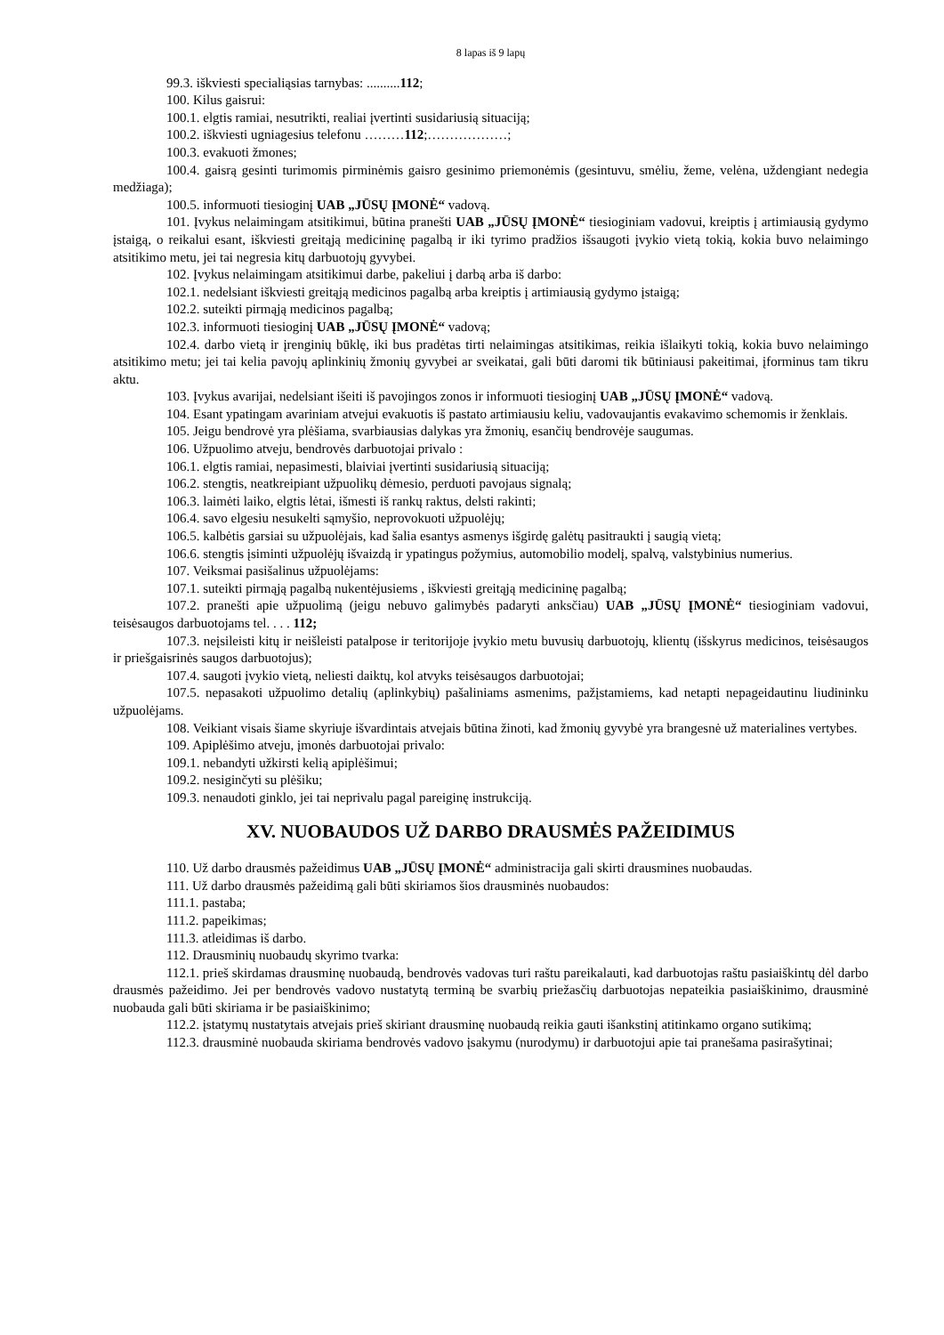8 lapas iš 9 lapų
99.3. iškviesti specialiąsias tarnybas: ..........112;
100. Kilus gaisrui:
100.1. elgtis ramiai, nesutrikti, realiai įvertinti susidariusią situaciją;
100.2. iškviesti ugniagesius telefonu ………112;………………;
100.3. evakuoti žmones;
100.4. gaisrą gesinti turimomis pirminėmis gaisro gesinimo priemonėmis (gesintuvu, smėliu, žeme, velėna, uždengiant nedegia medžiaga);
100.5. informuoti tiesioginį UAB „JŪSŲ ĮMONĖ“ vadovą.
101. Įvykus nelaimingam atsitikimui, būtina pranešti UAB „JŪSŲ ĮMONĖ“ tiesioginiam vadovui, kreiptis į artimiausią gydymo įstaigą, o reikalui esant, iškviesti greitąją medicininę pagalbą ir iki tyrimo pradžios išsaugoti įvykio vietą tokią, kokia buvo nelaimingo atsitikimo metu, jei tai negresia kitų darbuotojų gyvybei.
102. Įvykus nelaimingam atsitikimui darbe, pakeliui į darbą arba iš darbo:
102.1. nedelsiant iškviesti greitąją medicinos pagalbą arba kreiptis į artimiausią gydymo įstaigą;
102.2. suteikti pirmąją medicinos pagalbą;
102.3. informuoti tiesioginį UAB „JŪSŲ ĮMONĖ“ vadovą;
102.4. darbo vietą ir įrenginių būklę, iki bus pradėtas tirti nelaimingas atsitikimas, reikia išlaikyti tokią, kokia buvo nelaimingo atsitikimo metu; jei tai kelia pavojų aplinkinių žmonių gyvybei ar sveikatai, gali būti daromi tik būtiniausi pakeitimai, įforminus tam tikru aktu.
103. Įvykus avarijai, nedelsiant išeiti iš pavojingos zonos ir informuoti tiesioginį UAB „JŪSŲ ĮMONĖ“ vadovą.
104. Esant ypatingam avariniam atvejui evakuotis iš pastato artimiausiu keliu, vadovaujantis evakavimo schemomis ir ženklais.
105. Jeigu bendrovė yra plėšiama, svarbiausias dalykas yra žmonių, esančių bendrovėje saugumas.
106. Užpuolimo atveju, bendrovės darbuotojai privalo :
106.1. elgtis ramiai, nepasimesti, blaiviai įvertinti susidariusią situaciją;
106.2. stengtis, neatkreipiant užpuolikų dėmesio, perduoti pavojaus signalą;
106.3. laimėti laiko, elgtis lėtai, išmesti iš rankų raktus, delsti rakinti;
106.4. savo elgesiu nesukelti sąmyšio, neprovokuoti užpuolėjų;
106.5. kalbėtis garsiai su užpuolėjais, kad šalia esantys asmenys išgirdę galėtų pasitraukti į saugią vietą;
106.6. stengtis įsiminti užpuolėjų išvaizdą ir ypatingus požymius, automobilio modelį, spalvą, valstybinius numerius.
107. Veiksmai pasišalinus užpuolėjams:
107.1. suteikti pirmąją pagalbą nukentėjusiems , iškviesti greitąją medicininę pagalbą;
107.2. pranešti apie užpuolimą (jeigu nebuvo galimybės padaryti anksčiau) UAB „JŪSŲ ĮMONĖ“ tiesioginiam vadovui, teisėsaugos darbuotojams tel. . . . 112;
107.3. neįsileisti kitų ir neišleisti patalpose ir teritorijoje įvykio metu buvusių darbuotojų, klientų (išskyrus medicinos, teisėsaugos ir priešgaisrinės saugos darbuotojus);
107.4. saugoti įvykio vietą, neliesti daiktų, kol atvyks teisėsaugos darbuotojai;
107.5. nepasakoti užpuolimo detalių (aplinkybių) pašaliniams asmenims, pažįstamiems, kad netapti nepageidautinu liudininku užpuolėjams.
108. Veikiant visais šiame skyriuje išvardintais atvejais būtina žinoti, kad žmonių gyvybė yra brangesnė už materialines vertybes.
109. Apiplėšimo atveju, įmonės darbuotojai privalo:
109.1. nebandyti užkirsti kelią apiplėšimui;
109.2. nesiginčyti su plėšiku;
109.3. nenaudoti ginklo, jei tai neprivalu pagal pareiginę instrukciją.
XV. NUOBAUDOS UŽ DARBO DRAUSMĖS PAŽEIDIMUS
110. Už darbo drausmės pažeidimus UAB „JŪSŲ ĮMONĖ“ administracija gali skirti drausmines nuobaudas.
111. Už darbo drausmės pažeidimą gali būti skiriamos šios drausminės nuobaudos:
111.1. pastaba;
111.2. papeikimas;
111.3. atleidimas iš darbo.
112. Drausminių nuobaudų skyrimo tvarka:
112.1. prieš skirdamas drausminę nuobaudą, bendrovės vadovas turi raštu pareikalauti, kad darbuotojas raštu pasiaiškintų dėl darbo drausmės pažeidimo. Jei per bendrovės vadovo nustatytą terminą be svarbių priežasčių darbuotojas nepateikia pasiaiškinimo, drausminė nuobauda gali būti skiriama ir be pasiaiškinimo;
112.2. įstatymų nustatytais atvejais prieš skiriant drausminę nuobaudą reikia gauti išankstinį atitinkamo organo sutikimą;
112.3. drausminė nuobauda skiriama bendrovės vadovo įsakymu (nurodymu) ir darbuotojui apie tai pranešama pasirašytinai;